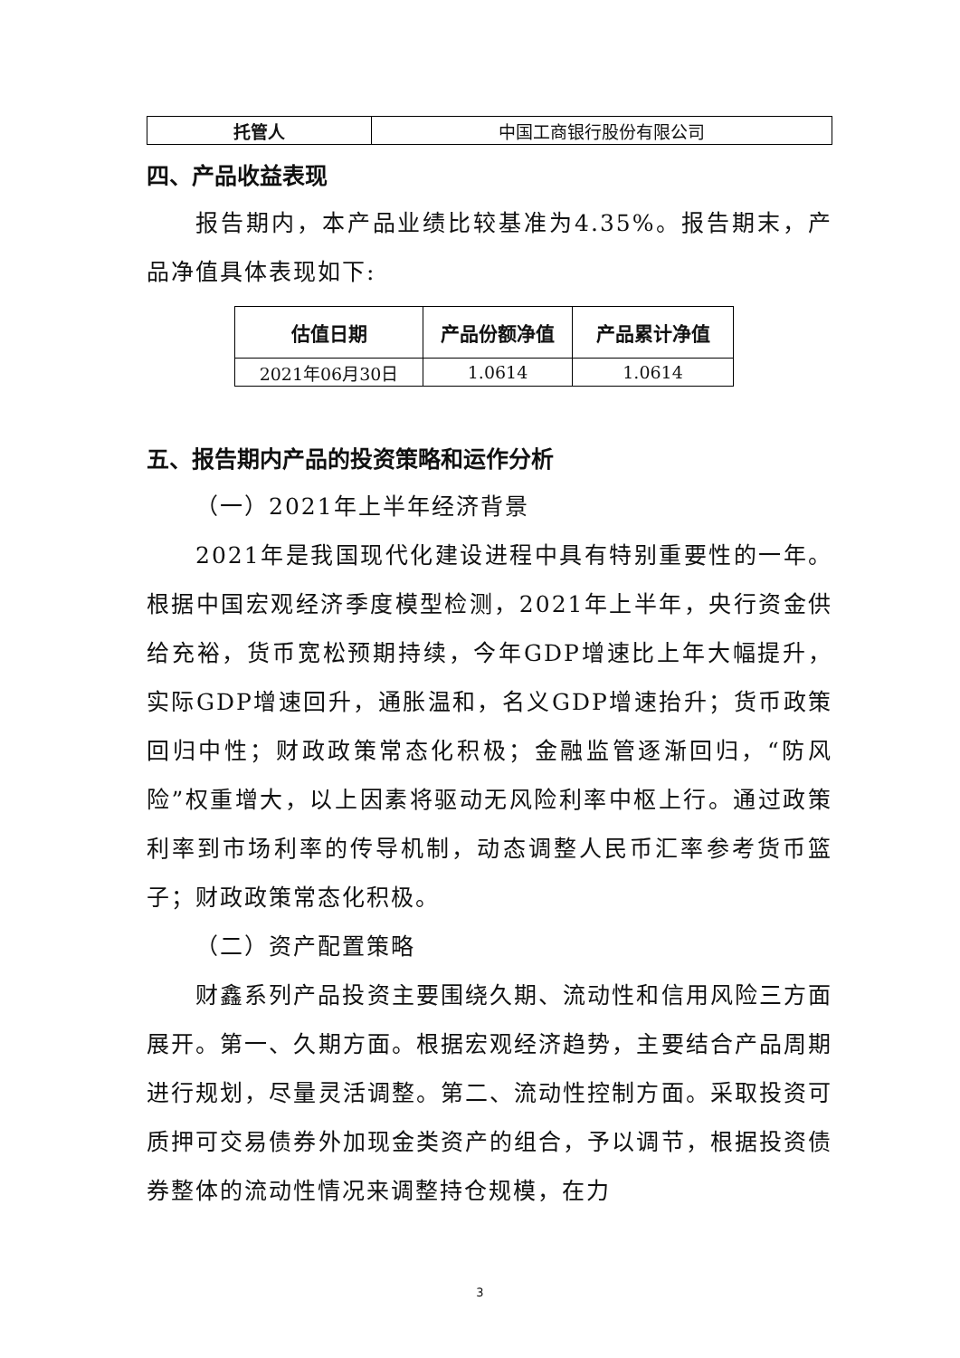| 托管人 | 中国工商银行股份有限公司 |
四、产品收益表现
报告期内，本产品业绩比较基准为4.35%。报告期末，产品净值具体表现如下:
| 估值日期 | 产品份额净值 | 产品累计净值 |
| --- | --- | --- |
| 2021年06月30日 | 1.0614 | 1.0614 |
五、报告期内产品的投资策略和运作分析
（一）2021年上半年经济背景
2021年是我国现代化建设进程中具有特别重要性的一年。根据中国宏观经济季度模型检测，2021年上半年，央行资金供给充裕，货币宽松预期持续，今年GDP增速比上年大幅提升，实际GDP增速回升，通胀温和，名义GDP增速抬升；货币政策回归中性；财政政策常态化积极；金融监管逐渐回归，“防风险”权重增大，以上因素将驱动无风险利率中枢上行。通过政策利率到市场利率的传导机制，动态调整人民币汇率参考货币篮子；财政政策常态化积极。
（二）资产配置策略
财鑫系列产品投资主要围绕久期、流动性和信用风险三方面展开。第一、久期方面。根据宏观经济趋势，主要结合产品周期进行规划，尽量灵活调整。第二、流动性控制方面。采取投资可质押可交易债券外加现金类资产的组合，予以调节，根据投资债券整体的流动性情况来调整持仓规模，在力
3